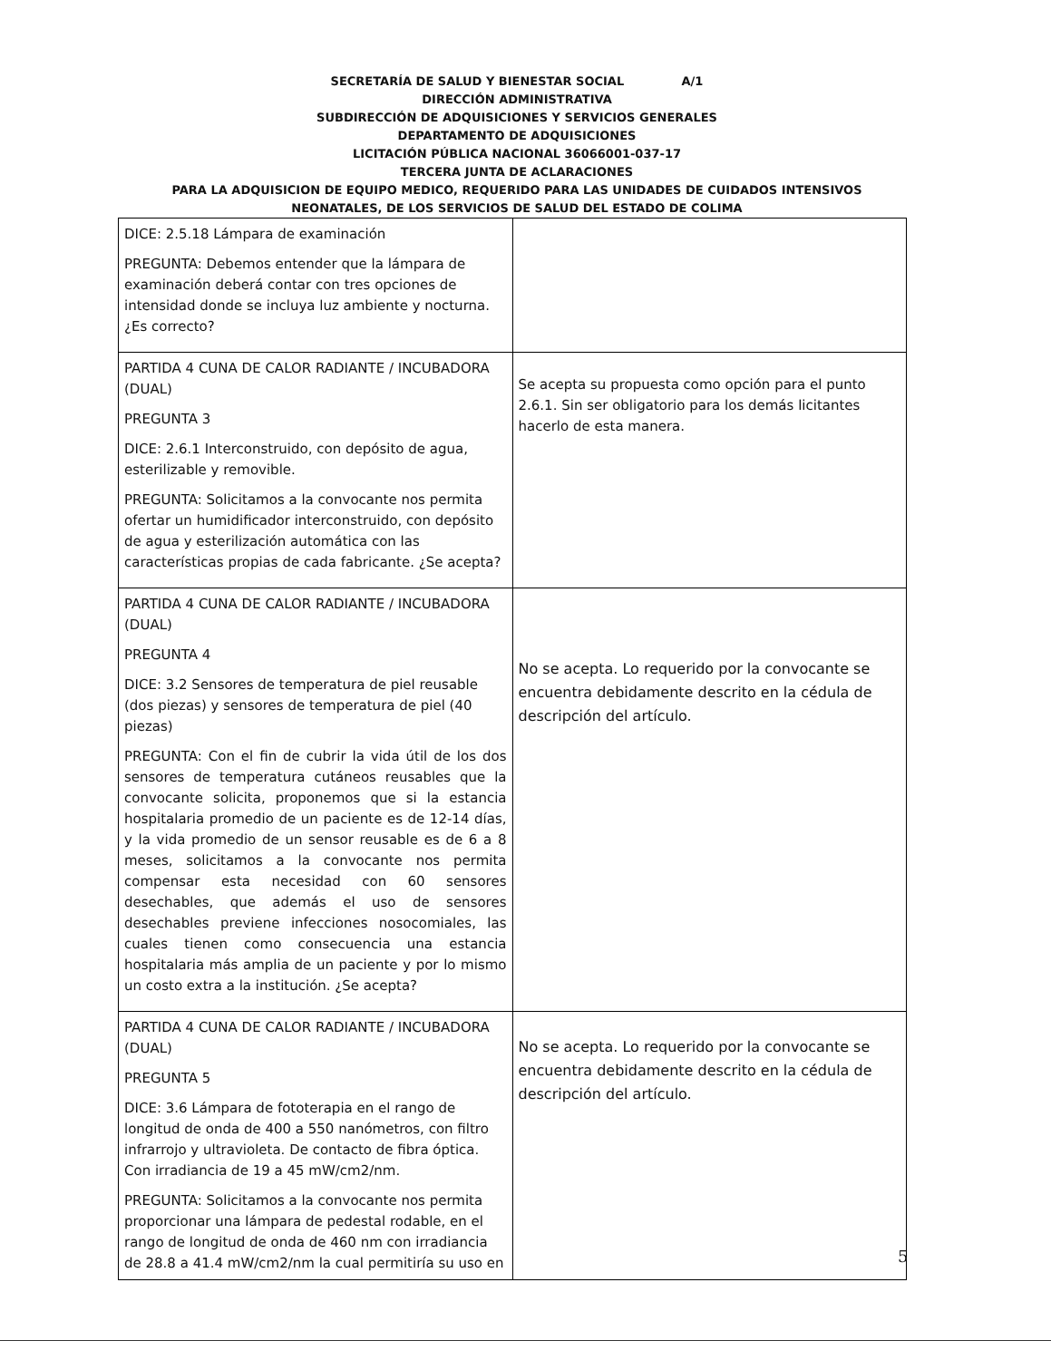SECRETARÍA DE SALUD Y BIENESTAR SOCIAL A/1
DIRECCIÓN ADMINISTRATIVA
SUBDIRECCIÓN DE ADQUISICIONES Y SERVICIOS GENERALES
DEPARTAMENTO DE ADQUISICIONES
LICITACIÓN PÚBLICA NACIONAL 36066001-037-17
TERCERA JUNTA DE ACLARACIONES
PARA LA ADQUISICION DE EQUIPO MEDICO, REQUERIDO PARA LAS UNIDADES DE CUIDADOS INTENSIVOS NEONATALES, DE LOS SERVICIOS DE SALUD DEL ESTADO DE COLIMA
| DICE: 2.5.18 Lámpara de examinación PREGUNTA: Debemos entender que la lámpara de examinación deberá contar con tres opciones de intensidad donde se incluya luz ambiente y nocturna. ¿Es correcto? | |
| PARTIDA 4 CUNA DE CALOR RADIANTE / INCUBADORA (DUAL) PREGUNTA 3 DICE: 2.6.1 Interconstruido, con depósito de agua, esterilizable y removible. PREGUNTA: Solicitamos a la convocante nos permita ofertar un humidificador interconstruido, con depósito de agua y esterilización automática con las características propias de cada fabricante. ¿Se acepta? | Se acepta su propuesta como opción para el punto 2.6.1. Sin ser obligatorio para los demás licitantes hacerlo de esta manera. |
| PARTIDA 4 CUNA DE CALOR RADIANTE / INCUBADORA (DUAL) PREGUNTA 4 DICE: 3.2 Sensores de temperatura de piel reusable (dos piezas) y sensores de temperatura de piel (40 piezas) PREGUNTA: Con el fin de cubrir la vida útil de los dos sensores de temperatura cutáneos reusables que la convocante solicita, proponemos que si la estancia hospitalaria promedio de un paciente es de 12-14 días, y la vida promedio de un sensor reusable es de 6 a 8 meses, solicitamos a la convocante nos permita compensar esta necesidad con 60 sensores desechables, que además el uso de sensores desechables previene infecciones nosocomiales, las cuales tienen como consecuencia una estancia hospitalaria más amplia de un paciente y por lo mismo un costo extra a la institución. ¿Se acepta? | No se acepta. Lo requerido por la convocante se encuentra debidamente descrito en la cédula de descripción del artículo. |
| PARTIDA 4 CUNA DE CALOR RADIANTE / INCUBADORA (DUAL) PREGUNTA 5 DICE: 3.6 Lámpara de fototerapia en el rango de longitud de onda de 400 a 550 nanómetros, con filtro infrarrojo y ultravioleta. De contacto de fibra óptica. Con irradiancia de 19 a 45 mW/cm2/nm. PREGUNTA: Solicitamos a la convocante nos permita proporcionar una lámpara de pedestal rodable, en el rango de longitud de onda de 460 nm con irradiancia de 28.8 a 41.4 mW/cm2/nm la cual permitiría su uso en | No se acepta. Lo requerido por la convocante se encuentra debidamente descrito en la cédula de descripción del artículo. |
5